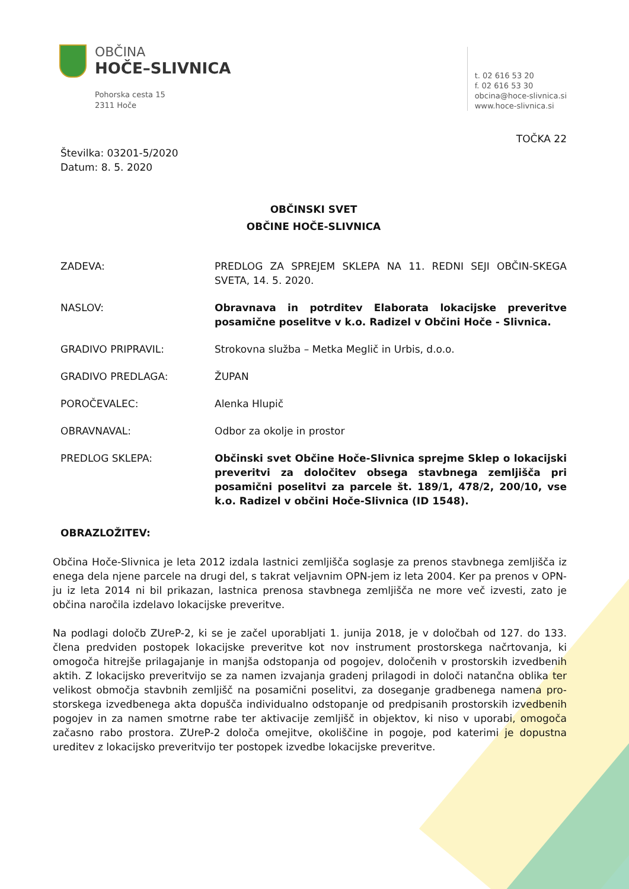OBČINA
HOČE–SLIVNICA
Pohorska cesta 15
2311 Hoče
t. 02 616 53 20
f. 02 616 53 30
obcina@hoce-slivnica.si
www.hoce-slivnica.si
TOČKA 22
Številka: 03201-5/2020
Datum: 8. 5. 2020
OBČINSKI SVET
OBČINE HOČE-SLIVNICA
ZADEVA: PREDLOG ZA SPREJEM SKLEPA NA 11. REDNI SEJI OBČIN-SKEGA SVETA, 14. 5. 2020.
NASLOV: Obravnava in potrditev Elaborata lokacijske preveritve posamične poselitve v k.o. Radizel v Občini Hoče - Slivnica.
GRADIVO PRIPRAVIL: Strokovna služba – Metka Meglič in Urbis, d.o.o.
GRADIVO PREDLAGA: ŽUPAN
POROČEVALEC: Alenka Hlupič
OBRAVNAVAL: Odbor za okolje in prostor
PREDLOG SKLEPA: Občinski svet Občine Hoče-Slivnica sprejme Sklep o lokacijski preveritvi za določitev obsega stavbnega zemljišča pri posamični poselitvi za parcele št. 189/1, 478/2, 200/10, vse k.o. Radizel v občini Hoče-Slivnica (ID 1548).
OBRAZLOŽITEV:
Občina Hoče-Slivnica je leta 2012 izdala lastnici zemljišča soglasje za prenos stavbnega zemljišča iz enega dela njene parcele na drugi del, s takrat veljavnim OPN-jem iz leta 2004. Ker pa prenos v OPN-ju iz leta 2014 ni bil prikazan, lastnica prenosa stavbnega zemljišča ne more več izvesti, zato je občina naročila izdelavo lokacijske preveritve.
Na podlagi določb ZUreP-2, ki se je začel uporabljati 1. junija 2018, je v določbah od 127. do 133. člena predviden postopek lokacijske preveritve kot nov instrument prostorskega načrtovanja, ki omogoča hitrejše prilagajanje in manjša odstopanja od pogojev, določenih v prostorskih izvedbenih aktih. Z lokacijsko preveritvijo se za namen izvajanja gradenj prilagodi in določi natančna oblika ter velikost območja stavbnih zemljišč na posamični poselitvi, za doseganje gradbenega namena pro-storskega izvedbenega akta dopušča individualno odstopanje od predpisanih prostorskih izvedbenih pogojev in za namen smotrne rabe ter aktivacije zemljišč in objektov, ki niso v uporabi, omogoča začasno rabo prostora. ZUreP-2 določa omejitve, okoliščine in pogoje, pod katerimi je dopustna ureditev z lokacijsko preveritvijo ter postopek izvedbe lokacijske preveritve.